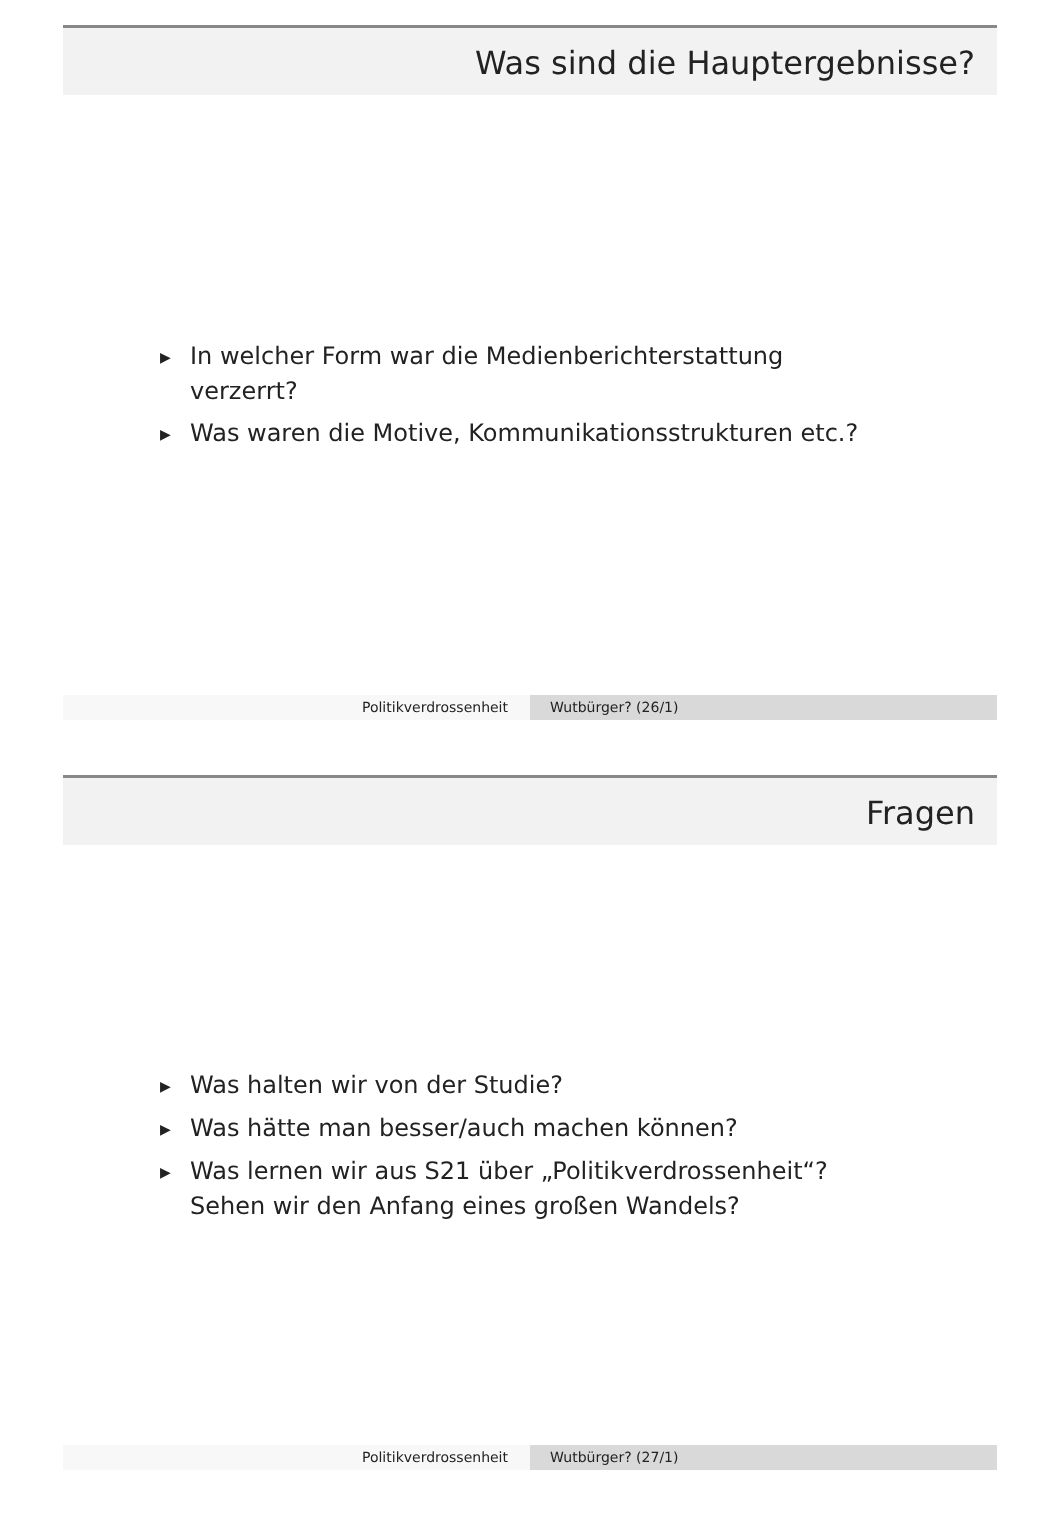Was sind die Hauptergebnisse?
▶ In welcher Form war die Medienberichterstattung verzerrt?
▶ Was waren die Motive, Kommunikationsstrukturen etc.?
Politikverdrossenheit Wutbürger? (26/1)
Fragen
▶ Was halten wir von der Studie?
▶ Was hätte man besser/auch machen können?
▶ Was lernen wir aus S21 über „Politikverdrossenheit“? Sehen wir den Anfang eines großen Wandels?
Politikverdrossenheit Wutbürger? (27/1)